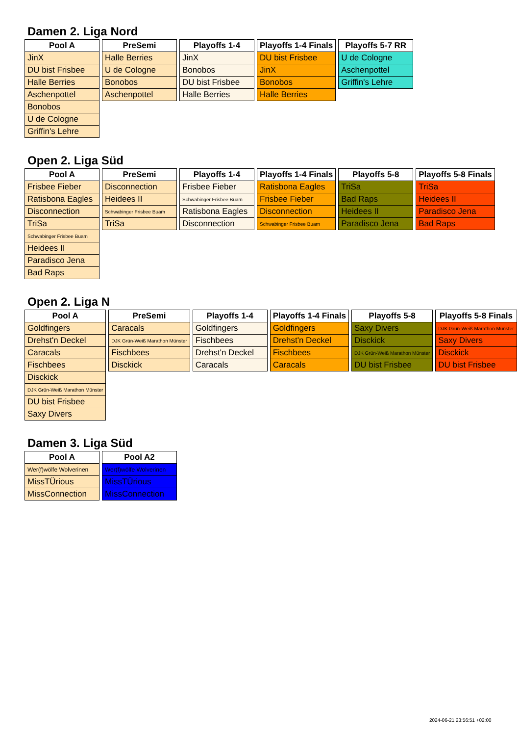Damen 2. Liga Nord
| Pool A |
| --- |
| JinX |
| DU bist Frisbee |
| Halle Berries |
| Aschenpottel |
| Bonobos |
| U de Cologne |
| Griffin's Lehre |
| PreSemi |
| --- |
| Halle Berries |
| U de Cologne |
| Bonobos |
| Aschenpottel |
| Playoffs 1-4 |
| --- |
| JinX |
| Bonobos |
| DU bist Frisbee |
| Halle Berries |
| Playoffs 1-4 Finals |
| --- |
| DU bist Frisbee |
| JinX |
| Bonobos |
| Halle Berries |
| Playoffs 5-7 RR |
| --- |
| U de Cologne |
| Aschenpottel |
| Griffin's Lehre |
Open 2. Liga Süd
| Pool A |
| --- |
| Frisbee Fieber |
| Ratisbona Eagles |
| Disconnection |
| TriSa |
| Schwabinger Frisbee Buam |
| Heidees II |
| Paradisco Jena |
| Bad Raps |
| PreSemi |
| --- |
| Disconnection |
| Heidees II |
| Schwabinger Frisbee Buam |
| TriSa |
| Playoffs 1-4 |
| --- |
| Frisbee Fieber |
| Schwabinger Frisbee Buam |
| Ratisbona Eagles |
| Disconnection |
| Playoffs 1-4 Finals |
| --- |
| Ratisbona Eagles |
| Frisbee Fieber |
| Disconnection |
| Schwabinger Frisbee Buam |
| Playoffs 5-8 |
| --- |
| TriSa |
| Bad Raps |
| Heidees II |
| Paradisco Jena |
| Playoffs 5-8 Finals |
| --- |
| TriSa |
| Heidees II |
| Paradisco Jena |
| Bad Raps |
Open 2. Liga N
| Pool A |
| --- |
| Goldfingers |
| Drehst'n Deckel |
| Caracals |
| Fischbees |
| Disckick |
| DJK Grün-Weiß Marathon Münster |
| DU bist Frisbee |
| Saxy Divers |
| PreSemi |
| --- |
| Caracals |
| DJK Grün-Weiß Marathon Münster |
| Fischbees |
| Disckick |
| Playoffs 1-4 |
| --- |
| Goldfingers |
| Fischbees |
| Drehst'n Deckel |
| Caracals |
| Playoffs 1-4 Finals |
| --- |
| Goldfingers |
| Drehst'n Deckel |
| Fischbees |
| Caracals |
| Playoffs 5-8 |
| --- |
| Saxy Divers |
| Disckick |
| DJK Grün-Weiß Marathon Münster |
| DU bist Frisbee |
| Playoffs 5-8 Finals |
| --- |
| DJK Grün-Weiß Marathon Münster |
| Saxy Divers |
| Disckick |
| DU bist Frisbee |
Damen 3. Liga Süd
| Pool A |
| --- |
| Wer(f)wölfe Wolverinen |
| MissTÜrious |
| MissConnection |
| Pool A2 |
| --- |
| Wer(f)wölfe Wolverinen |
| MissTÜrious |
| MissConnection |
2024-06-21 23:56:51 +02:00